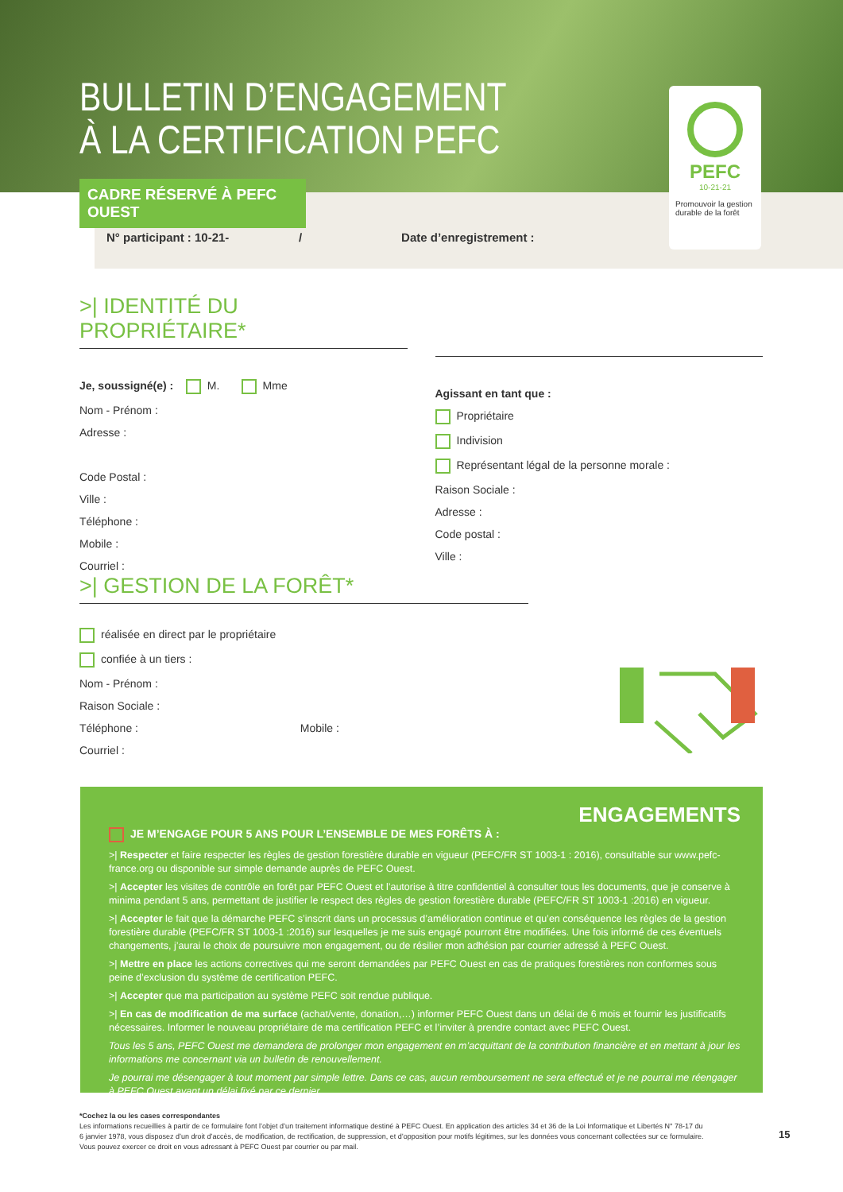BULLETIN D’ENGAGEMENT
À LA CERTIFICATION PEFC
N° participant : 10-21- / Date d’enregistrement :
CADRE RÉSERVÉ À PEFC OUEST
PEFC
10-21-21
Promouvoir la gestion durable de la forêt
>| IDENTITÉ DU PROPRIÉTAIRE*
Je, soussigné(e) : M. Mme
Nom - Prénom :
Adresse :
Code Postal :
Ville :
Téléphone :
Mobile :
Courriel :
Agissant en tant que :
Propriétaire
Indivision
Représentant légal de la personne morale :
Raison Sociale :
Adresse :
Code postal :
Ville :
>| GESTION DE LA FORÊT*
réalisée en direct par le propriétaire
confiée à un tiers :
Nom - Prénom :
Raison Sociale :
Téléphone : Mobile :
Courriel :
ENGAGEMENTS
JE M’ENGAGE POUR 5 ANS POUR L’ENSEMBLE DE MES FORÊTS À :
>| Respecter et faire respecter les règles de gestion forestière durable en vigueur (PEFC/FR ST 1003-1 : 2016), consultable sur www.pefc-france.org ou disponible sur simple demande auprès de PEFC Ouest.
>| Accepter les visites de contrôle en forêt par PEFC Ouest et l’autorise à titre confidentiel à consulter tous les documents, que je conserve à minima pendant 5 ans, permettant de justifier le respect des règles de gestion forestière durable (PEFC/FR ST 1003-1 :2016) en vigueur.
>| Accepter le fait que la démarche PEFC s’inscrit dans un processus d’amélioration continue et qu’en conséquence les règles de la gestion forestière durable (PEFC/FR ST 1003-1 :2016) sur lesquelles je me suis engagé pourront être modifiées. Une fois informé de ces éventuels changements, j’aurai le choix de poursuivre mon engagement, ou de résilier mon adhésion par courrier adressé à PEFC Ouest.
>| Mettre en place les actions correctives qui me seront demandées par PEFC Ouest en cas de pratiques forestières non conformes sous peine d’exclusion du système de certification PEFC.
>| Accepter que ma participation au système PEFC soit rendue publique.
>| En cas de modification de ma surface (achat/vente, donation,…) informer PEFC Ouest dans un délai de 6 mois et fournir les justificatifs nécessaires. Informer le nouveau propriétaire de ma certification PEFC et l’inviter à prendre contact avec PEFC Ouest.
Tous les 5 ans, PEFC Ouest me demandera de prolonger mon engagement en m’acquittant de la contribution financière et en mettant à jour les informations me concernant via un bulletin de renouvellement.
Je pourrai me désengager à tout moment par simple lettre. Dans ce cas, aucun remboursement ne sera effectué et je ne pourrai me réengager à PEFC Ouest avant un délai fixé par ce dernier.
*Cochez la ou les cases correspondantes
Les informations recueillies à partir de ce formulaire font l’objet d’un traitement informatique destiné à PEFC Ouest. En application des articles 34 et 36 de la Loi Informatique et Libertés N° 78-17 du 6 janvier 1978, vous disposez d’un droit d’accès, de modification, de rectification, de suppression, et d’opposition pour motifs légitimes, sur les données vous concernant collectées sur ce formulaire. Vous pouvez exercer ce droit en vous adressant à PEFC Ouest par courrier ou par mail.
15